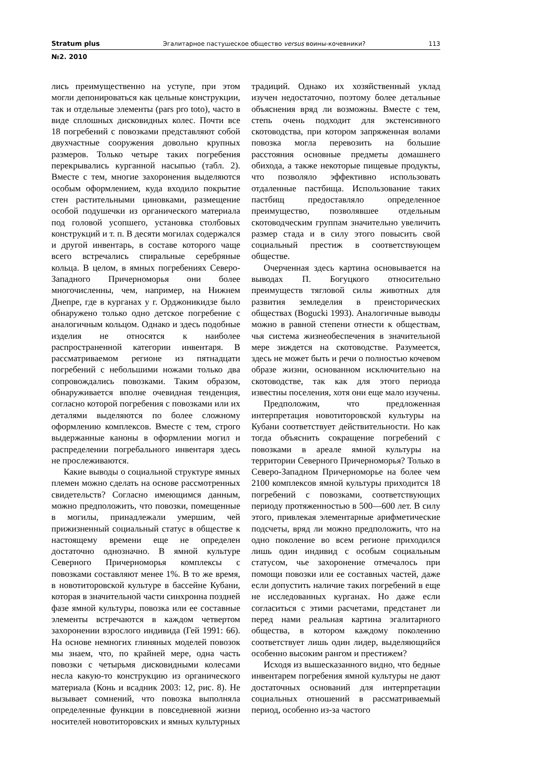Stratum plus Эгалитарное пастушеское общество versus воины-кочевники? 113
№2. 2010
лись преимущественно на уступе, при этом могли депонироваться как цельные конструкции, так и отдельные элементы (pars pro toto), часто в виде сплошных дисковидных колес. Почти все 18 погребений с повозками представляют собой двухчастные сооружения довольно крупных размеров. Только четыре таких погребения перекрывались курганной насыпью (табл. 2). Вместе с тем, многие захоронения выделяются особым оформлением, куда входило покрытие стен растительными циновками, размещение особой подушечки из органического материала под головой усопшего, установка столбовых конструкций и т. п. В десяти могилах содержался и другой инвентарь, в составе которого чаще всего встречались спиральные серебряные кольца. В целом, в ямных погребениях Северо-Западного Причерноморья они более многочисленны, чем, например, на Нижнем Днепре, где в курганах у г. Орджоникидзе было обнаружено только одно детское погребение с аналогичным кольцом. Однако и здесь подобные изделия не относятся к наиболее распространенной категории инвентаря. В рассматриваемом регионе из пятнадцати погребений с небольшими ножами только два сопровождались повозками. Таким образом, обнаруживается вполне очевидная тенденция, согласно которой погребения с повозками или их деталями выделяются по более сложному оформлению комплексов. Вместе с тем, строго выдержанные каноны в оформлении могил и распределении погребального инвентаря здесь не прослеживаются.
Какие выводы о социальной структуре ямных племен можно сделать на основе рассмотренных свидетельств? Согласно имеющимся данным, можно предположить, что повозки, помещенные в могилы, принадлежали умершим, чей прижизненный социальный статус в обществе к настоящему времени еще не определен достаточно однозначно. В ямной культуре Северного Причерноморья комплексы с повозками составляют менее 1%. В то же время, в новотиторовской культуре в бассейне Кубани, которая в значительной части синхронна поздней фазе ямной культуры, повозка или ее составные элементы встречаются в каждом четвертом захоронении взрослого индивида (Гей 1991: 66). На основе немногих глиняных моделей повозок мы знаем, что, по крайней мере, одна часть повозки с четырьмя дисковидными колесами несла какую-то конструкцию из органического материала (Конь и всадник 2003: 12, рис. 8). Не вызывает сомнений, что повозка выполняла определенные функции в повседневной жизни носителей новотиторовских и ямных культурных традиций. Однако их хозяйственный уклад изучен недостаточно, поэтому более детальные объяснения вряд ли возможны. Вместе с тем, степь очень подходит для экстенсивного скотоводства, при котором запряженная волами повозка могла перевозить на большие расстояния основные предметы домашнего обихода, а также некоторые пищевые продукты, что позволяло эффективно использовать отдаленные пастбища. Использование таких пастбищ предоставляло определенное преимущество, позволявшее отдельным скотоводческим группам значительно увеличить размер стада и в силу этого повысить свой социальный престиж в соответствующем обществе.
Очерченная здесь картина основывается на выводах П. Богуцкого относительно преимуществ тягловой силы животных для развития земледелия в преисторических обществах (Bogucki 1993). Аналогичные выводы можно в равной степени отнести к обществам, чья система жизнеобеспечения в значительной мере зиждется на скотоводстве. Разумеется, здесь не может быть и речи о полностью кочевом образе жизни, основанном исключительно на скотоводстве, так как для этого периода известны поселения, хотя они еще мало изучены.
Предположим, что предложенная интерпретация новотиторовской культуры на Кубани соответствует действительности. Но как тогда объяснить сокращение погребений с повозками в ареале ямной культуры на территории Северного Причерноморья? Только в Северо-Западном Причерноморье на более чем 2100 комплексов ямной культуры приходится 18 погребений с повозками, соответствующих периоду протяженностью в 500—600 лет. В силу этого, привлекая элементарные арифметические подсчеты, вряд ли можно предположить, что на одно поколение во всем регионе приходился лишь один индивид с особым социальным статусом, чье захоронение отмечалось при помощи повозки или ее составных частей, даже если допустить наличие таких погребений в еще не исследованных курганах. Но даже если согласиться с этими расчетами, предстанет ли перед нами реальная картина эгалитарного общества, в котором каждому поколению соответствует лишь один лидер, выделяющийся особенно высоким рангом и престижем?
Исходя из вышесказанного видно, что бедные инвентарем погребения ямной культуры не дают достаточных оснований для интерпретации социальных отношений в рассматриваемый период, особенно из-за частого